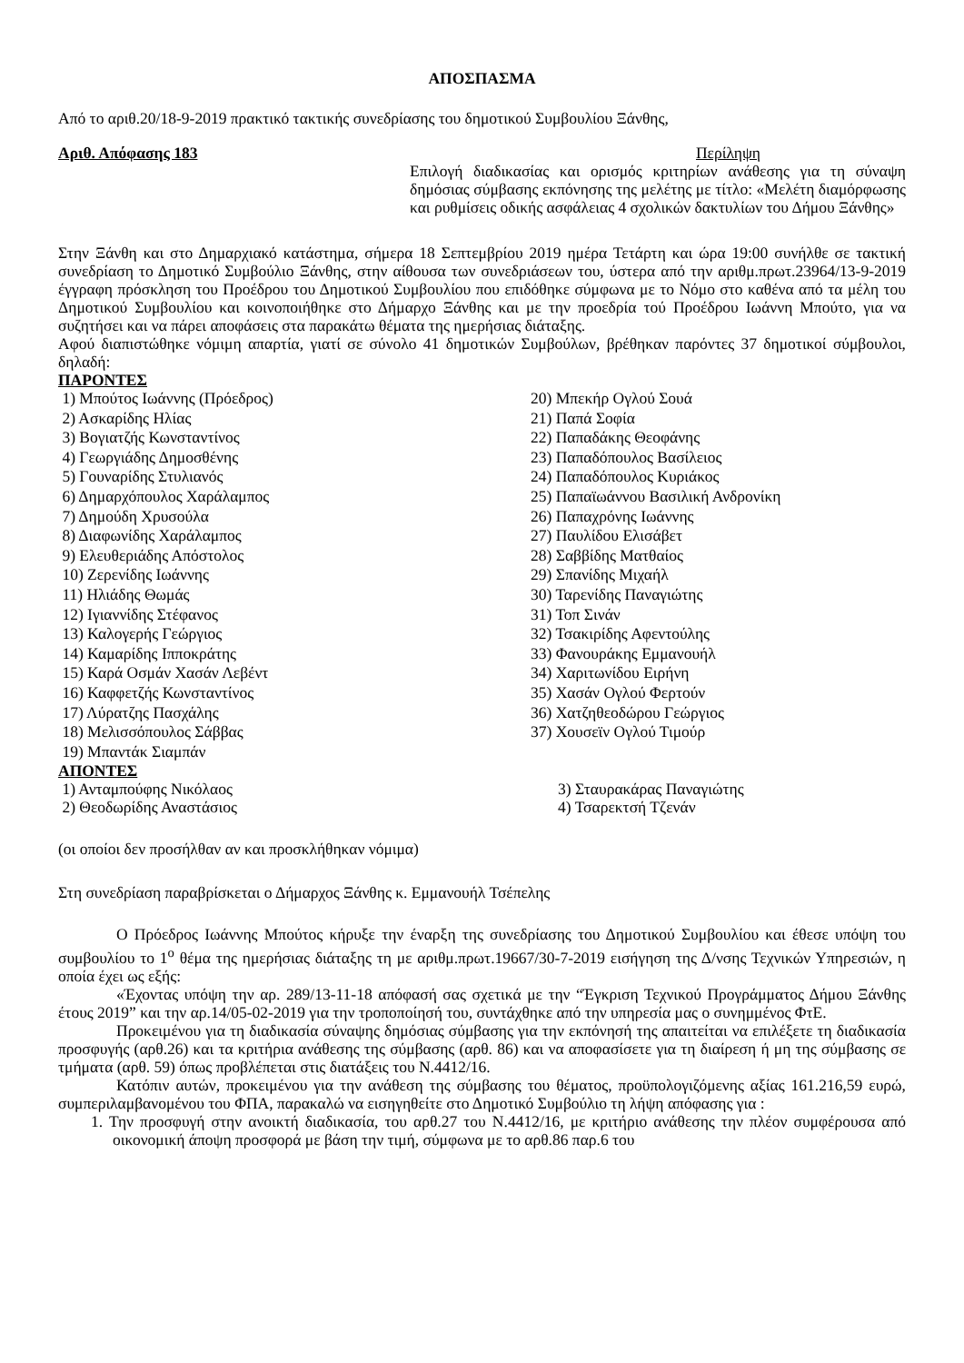ΑΠΟΣΠΑΣΜΑ
Από το αριθ.20/18-9-2019 πρακτικό τακτικής συνεδρίασης του δημοτικού Συμβουλίου Ξάνθης,
Αριθ. Απόφασης 183 Περίληψη
Επιλογή διαδικασίας και ορισμός κριτηρίων ανάθεσης για τη σύναψη δημόσιας σύμβασης εκπόνησης της μελέτης με τίτλο: «Μελέτη διαμόρφωσης και ρυθμίσεις οδικής ασφάλειας 4 σχολικών δακτυλίων του Δήμου Ξάνθης»
Στην Ξάνθη και στο Δημαρχιακό κατάστημα, σήμερα 18 Σεπτεμβρίου 2019 ημέρα Τετάρτη και ώρα 19:00 συνήλθε σε τακτική συνεδρίαση το Δημοτικό Συμβούλιο Ξάνθης, στην αίθουσα των συνεδριάσεων του, ύστερα από την αριθμ.πρωτ.23964/13-9-2019 έγγραφη πρόσκληση του Προέδρου του Δημοτικού Συμβουλίου που επιδόθηκε σύμφωνα με το Νόμο στο καθένα από τα μέλη του Δημοτικού Συμβουλίου και κοινοποιήθηκε στο Δήμαρχο Ξάνθης και με την προεδρία τού Προέδρου Ιωάννη Μπούτο, για να συζητήσει και να πάρει αποφάσεις στα παρακάτω θέματα της ημερήσιας διάταξης.
Αφού διαπιστώθηκε νόμιμη απαρτία, γιατί σε σύνολο 41 δημοτικών Συμβούλων, βρέθηκαν παρόντες 37 δημοτικοί σύμβουλοι, δηλαδή:
ΠΑΡΟΝΤΕΣ
1) Μπούτος Ιωάννης (Πρόεδρος)
2) Ασκαρίδης Ηλίας
3) Βογιατζής Κωνσταντίνος
4) Γεωργιάδης Δημοσθένης
5) Γουναρίδης Στυλιανός
6) Δημαρχόπουλος Χαράλαμπος
7) Δημούδη Χρυσούλα
8) Διαφωνίδης Χαράλαμπος
9) Ελευθεριάδης Απόστολος
10) Ζερενίδης Ιωάννης
11) Ηλιάδης Θωμάς
12) Ιγιαννίδης Στέφανος
13) Καλογερής Γεώργιος
14) Καμαρίδης Ιπποκράτης
15) Καρά Οσμάν Χασάν Λεβέντ
16) Καφφετζής Κωνσταντίνος
17) Λύρατζης Πασχάλης
18) Μελισσόπουλος Σάββας
19) Μπαντάκ Σιαμπάν
20) Μπεκήρ Ογλού Σουά
21) Παπά Σοφία
22) Παπαδάκης Θεοφάνης
23) Παπαδόπουλος Βασίλειος
24) Παπαδόπουλος Κυριάκος
25) Παπαϊωάννου Βασιλική Ανδρονίκη
26) Παπαχρόνης Ιωάννης
27) Παυλίδου Ελισάβετ
28) Σαββίδης Ματθαίος
29) Σπανίδης Μιχαήλ
30) Ταρενίδης Παναγιώτης
31) Τοπ Σινάν
32) Τσακιρίδης Αφεντούλης
33) Φανουράκης Εμμανουήλ
34) Χαριτωνίδου Ειρήνη
35) Χασάν Ογλού Φερτούν
36) Χατζηθεοδώρου Γεώργιος
37) Χουσεϊν Ογλού Τιμούρ
ΑΠΟΝΤΕΣ
1) Ανταμπούφης Νικόλαος
2) Θεοδωρίδης Αναστάσιος
3) Σταυρακάρας Παναγιώτης
4) Τσαρεκτσή Τζενάν
(οι οποίοι δεν προσήλθαν αν και προσκλήθηκαν νόμιμα)
Στη συνεδρίαση παραβρίσκεται ο Δήμαρχος Ξάνθης κ. Εμμανουήλ Τσέπελης
Ο Πρόεδρος Ιωάννης Μπούτος κήρυξε την έναρξη της συνεδρίασης του Δημοτικού Συμβουλίου και έθεσε υπόψη του συμβουλίου το 1<sup>ο</sup> θέμα της ημερήσιας διάταξης τη με αριθμ.πρωτ.19667/30-7-2019 εισήγηση της Δ/νσης Τεχνικών Υπηρεσιών, η οποία έχει ως εξής:
«Έχοντας υπόψη την αρ. 289/13-11-18 απόφασή σας σχετικά με την “Έγκριση Τεχνικού Προγράμματος Δήμου Ξάνθης έτους 2019” και την αρ.14/05-02-2019 για την τροποποίησή του, συντάχθηκε από την υπηρεσία μας ο συνημμένος ΦτΕ.
Προκειμένου για τη διαδικασία σύναψης δημόσιας σύμβασης για την εκπόνησή της απαιτείται να επιλέξετε τη διαδικασία προσφυγής (αρθ.26) και τα κριτήρια ανάθεσης της σύμβασης (αρθ. 86) και να αποφασίσετε για τη διαίρεση ή μη της σύμβασης σε τμήματα (αρθ. 59) όπως προβλέπεται στις διατάξεις του Ν.4412/16.
Κατόπιν αυτών, προκειμένου για την ανάθεση της σύμβασης του θέματος, προϋπολογιζόμενης αξίας 161.216,59 ευρώ, συμπεριλαμβανομένου του ΦΠΑ, παρακαλώ να εισηγηθείτε στο Δημοτικό Συμβούλιο τη λήψη απόφασης για :
1. Την προσφυγή στην ανοικτή διαδικασία, του αρθ.27 του Ν.4412/16, με κριτήριο ανάθεσης την πλέον συμφέρουσα από οικονομική άποψη προσφορά με βάση την τιμή, σύμφωνα με το αρθ.86 παρ.6 του